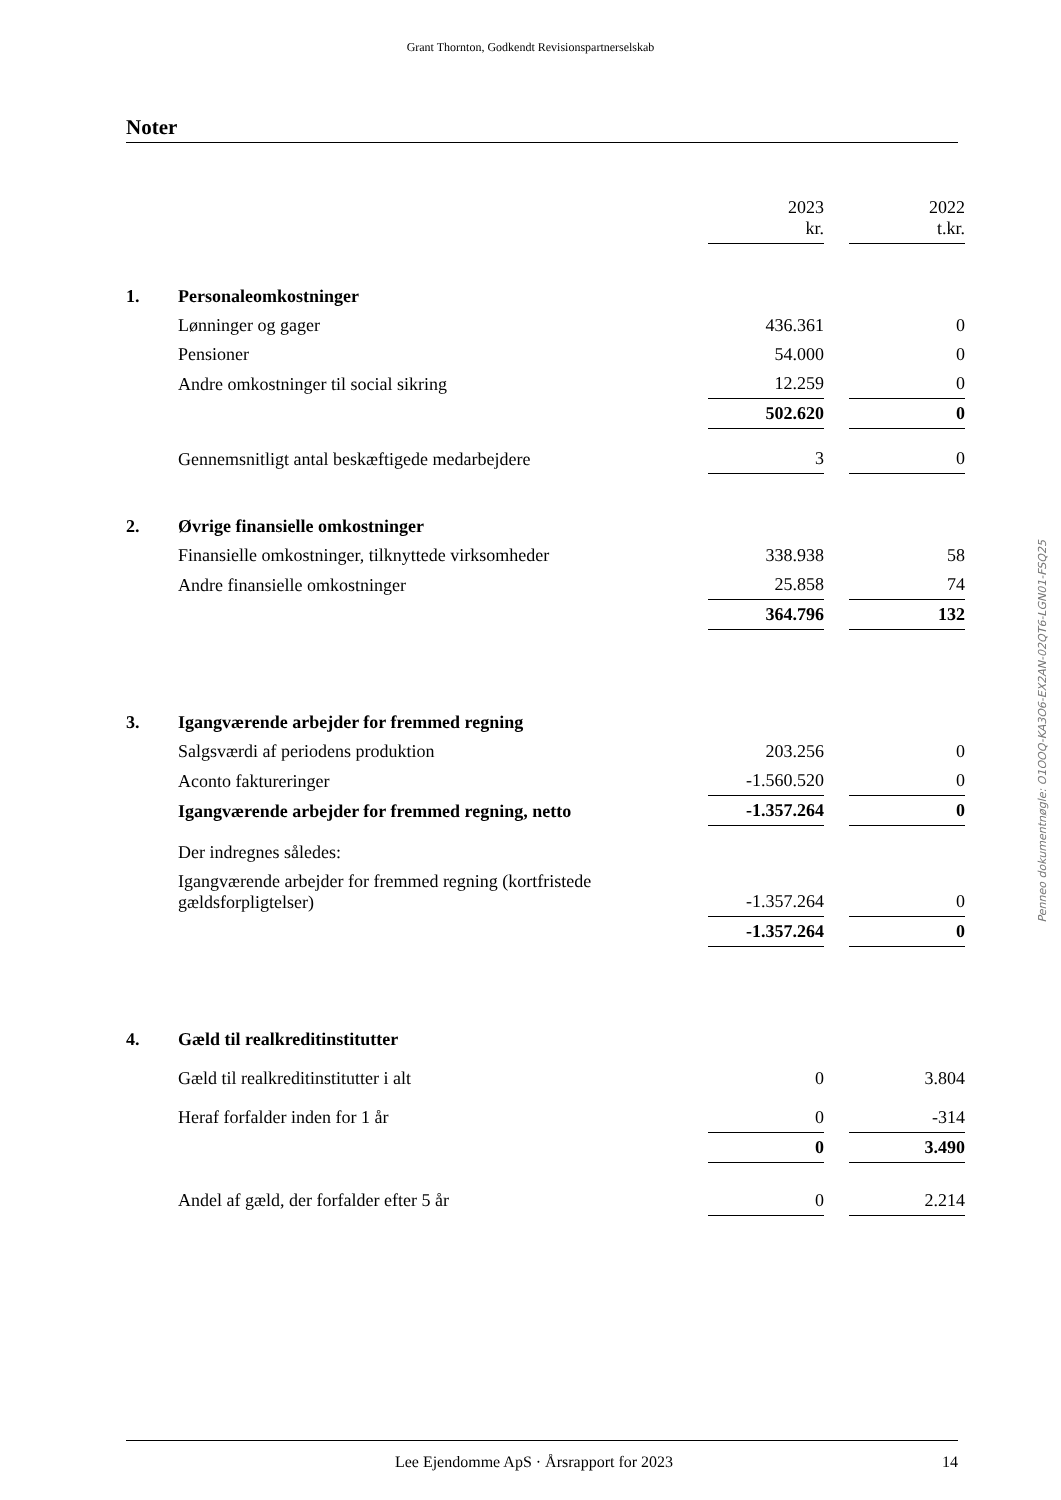Grant Thornton, Godkendt Revisionspartnerselskab
Noter
| | | 2023 kr. | | 2022 t.kr. |
| 1. | Personaleomkostninger | | | |
| | Lønninger og gager | 436.361 | | 0 |
| | Pensioner | 54.000 | | 0 |
| | Andre omkostninger til social sikring | 12.259 | | 0 |
| | | 502.620 | | 0 |
| | Gennemsnitligt antal beskæftigede medarbejdere | 3 | | 0 |
| 2. | Øvrige finansielle omkostninger | | | |
| | Finansielle omkostninger, tilknyttede virksomheder | 338.938 | | 58 |
| | Andre finansielle omkostninger | 25.858 | | 74 |
| | | 364.796 | | 132 |
| 3. | Igangværende arbejder for fremmed regning | | | |
| | Salgsværdi af periodens produktion | 203.256 | | 0 |
| | Aconto faktureringer | -1.560.520 | | 0 |
| | Igangværende arbejder for fremmed regning, netto | -1.357.264 | | 0 |
| | Der indregnes således: | | | |
| | Igangværende arbejder for fremmed regning (kortfristede gældsforpligtelser) | -1.357.264 | | 0 |
| | | -1.357.264 | | 0 |
| 4. | Gæld til realkreditinstitutter | | | |
| | Gæld til realkreditinstitutter i alt | 0 | | 3.804 |
| | Heraf forfalder inden for 1 år | 0 | | -314 |
| | | 0 | | 3.490 |
| | Andel af gæld, der forfalder efter 5 år | 0 | | 2.214 |
Penneo dokumentnøgle: O1OOQ-KA3O6-EX2AN-02QT6-LGN01-FSQ25
Lee Ejendomme ApS · Årsrapport for 2023 14